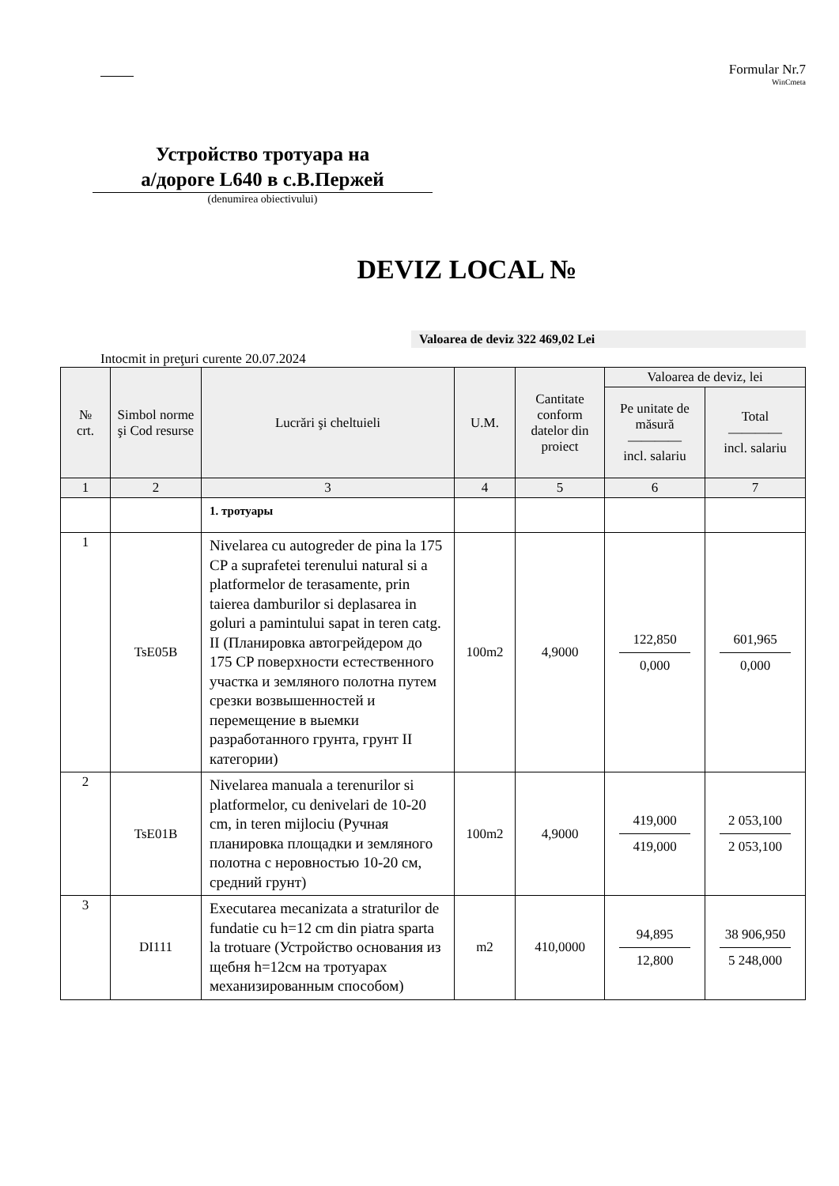Formular Nr.7
WinCmeta
Устройство тротуара на
а/дороге L640 в с.В.Пержей
(denumirea obiectivului)
DEVIZ LOCAL №
Valoarea de deviz 322 469,02 Lei
Intocmit in preţuri curente 20.07.2024
| № crt. | Simbol norme şi Cod resurse | Lucrări şi cheltuieli | U.M. | Cantitate conform datelor din proiect | Valoarea de deviz, lei | |
| --- | --- | --- | --- | --- | --- | --- |
| | | | | | Pe unitate de măsură ———— incl. salariu | Total ———— incl. salariu |
| 1 | 2 | 3 | 4 | 5 | 6 | 7 |
| | | 1. тротуары | | | | |
| 1 | TsE05B | Nivelarea cu autogreder de pina la 175 CP a suprafetei terenului natural si a platformelor de terasamente, prin taierea damburilor si deplasarea in goluri a pamintului sapat in teren catg. II (Планировка автогрейдером до 175 CP поверхности естественного участка и земляного полотна путем срезки возвышенностей и перемещение в выемки разработанного грунта, грунт II категории) | 100m2 | 4,9000 | 122,850 0,000 | 601,965 0,000 |
| 2 | TsE01B | Nivelarea manuala a terenurilor si platformelor, cu denivelari de 10-20 cm, in teren mijlociu (Ручная планировка площадки и земляного полотна с неровностью 10-20 см, средний грунт) | 100m2 | 4,9000 | 419,000 419,000 | 2 053,100 2 053,100 |
| 3 | DI111 | Executarea mecanizata a straturilor de fundatie cu h=12 cm din piatra sparta la trotuare (Устройство основания из щебня h=12см на тротуарах механизированным способом) | m2 | 410,0000 | 94,895 12,800 | 38 906,950 5 248,000 |